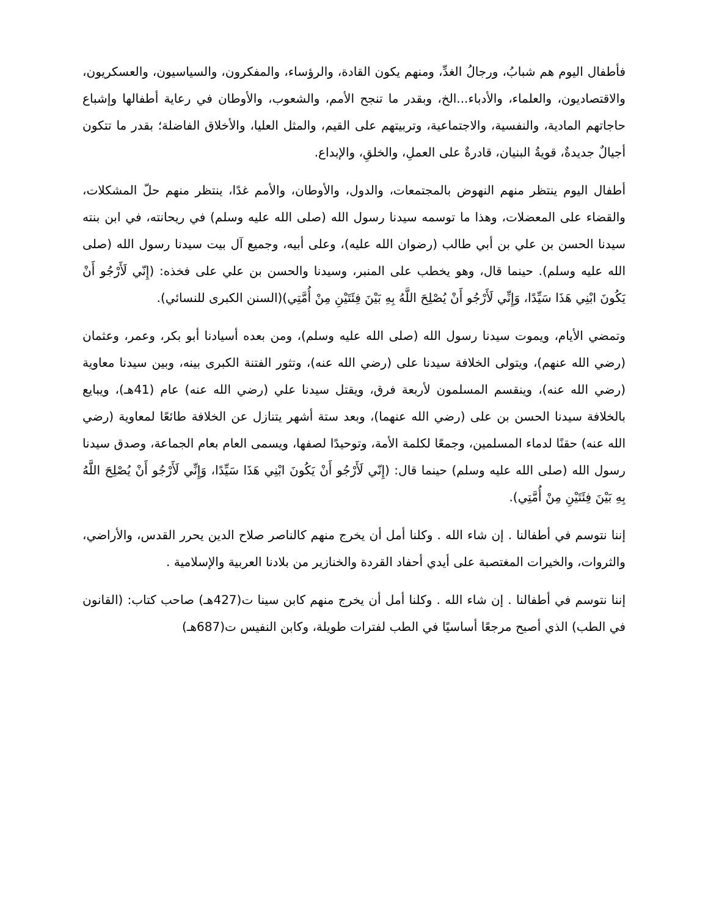فأطفال اليوم هم شبابُ، ورجالُ الغدِّ، ومنهم يكون القادة، والرؤساء، والمفكرون، والسياسيون، والعسكريون، والاقتصاديون، والعلماء، والأدباء...الخ، وبقدر ما تنجح الأمم، والشعوب، والأوطان في رعاية أطفالها وإشباع حاجاتهم المادية، والنفسية، والاجتماعية، وتربيتهم على القيم، والمثل العليا، والأخلاق الفاضلة؛ بقدر ما تتكون أجيالٌ جديدةٌ، قويةُ البنيان، قادرةٌ على العملِ، والخلقِ، والإبداع.
أطفال اليوم ينتظر منهم النهوض بالمجتمعات، والدول، والأوطان، والأمم غدًا، ينتظر منهم حلّ المشكلات، والقضاء على المعضلات، وهذا ما توسمه سيدنا رسول الله (صلى الله عليه وسلم) في ريحانته، في ابن بنته سيدنا الحسن بن علي بن أبي طالب (رضوان الله عليه)، وعلى أبيه، وجميع آل بيت سيدنا رسول الله (صلى الله عليه وسلم). حينما قال، وهو يخطب على المنبر، وسيدنا والحسن بن علي على فخذه: (إِنّي لَأَرْجُو أَنْ يَكُونَ ابْنِي هَذَا سَيِّدًا، وَإِنِّي لَأَرْجُو أَنْ يُصْلِحَ اللَّهُ بِهِ بَيْنَ فِئَتَيْنِ مِنْ أُمَّتِي)(السنن الكبرى للنسائي).
وتمضي الأيام، ويموت سيدنا رسول الله (صلى الله عليه وسلم)، ومن بعده أسيادنا أبو بكر، وعمر، وعثمان (رضي الله عنهم)، ويتولى الخلافة سيدنا على (رضي الله عنه)، وتثور الفتنة الكبرى بينه، وبين سيدنا معاوية (رضي الله عنه)، وينقسم المسلمون لأربعة فرق، ويقتل سيدنا علي (رضي الله عنه) عام (41هـ)، ويبايع بالخلافة سيدنا الحسن بن على (رضي الله عنهما)، وبعد ستة أشهر يتنازل عن الخلافة طائعًا لمعاوية (رضي الله عنه) حقنًا لدماء المسلمين، وجمعًا لكلمة الأمة، وتوحيدًا لصفها، ويسمى العام بعام الجماعة، وصدق سيدنا رسول الله (صلى الله عليه وسلم) حينما قال: (إِنّي لَأَرْجُو أَنْ يَكُونَ ابْنِي هَذَا سَيِّدًا، وَإِنِّي لَأَرْجُو أَنْ يُصْلِحَ اللَّهُ بِهِ بَيْنَ فِئَتَيْنِ مِنْ أُمَّتِي).
إننا نتوسم في أطفالنا . إن شاء الله . وكلنا أمل أن يخرج منهم كالناصر صلاح الدين يحرر القدس، والأراضي، والثروات، والخيرات المغتصبة على أيدي أحفاد القردة والخنازير من بلادنا العربية والإسلامية .
إننا نتوسم في أطفالنا . إن شاء الله . وكلنا أمل أن يخرج منهم كابن سينا ت(427هـ) صاحب كتاب: (القانون في الطب) الذي أصبح مرجعًا أساسيًا في الطب لفترات طويلة، وكابن النفيس ت(687هـ)